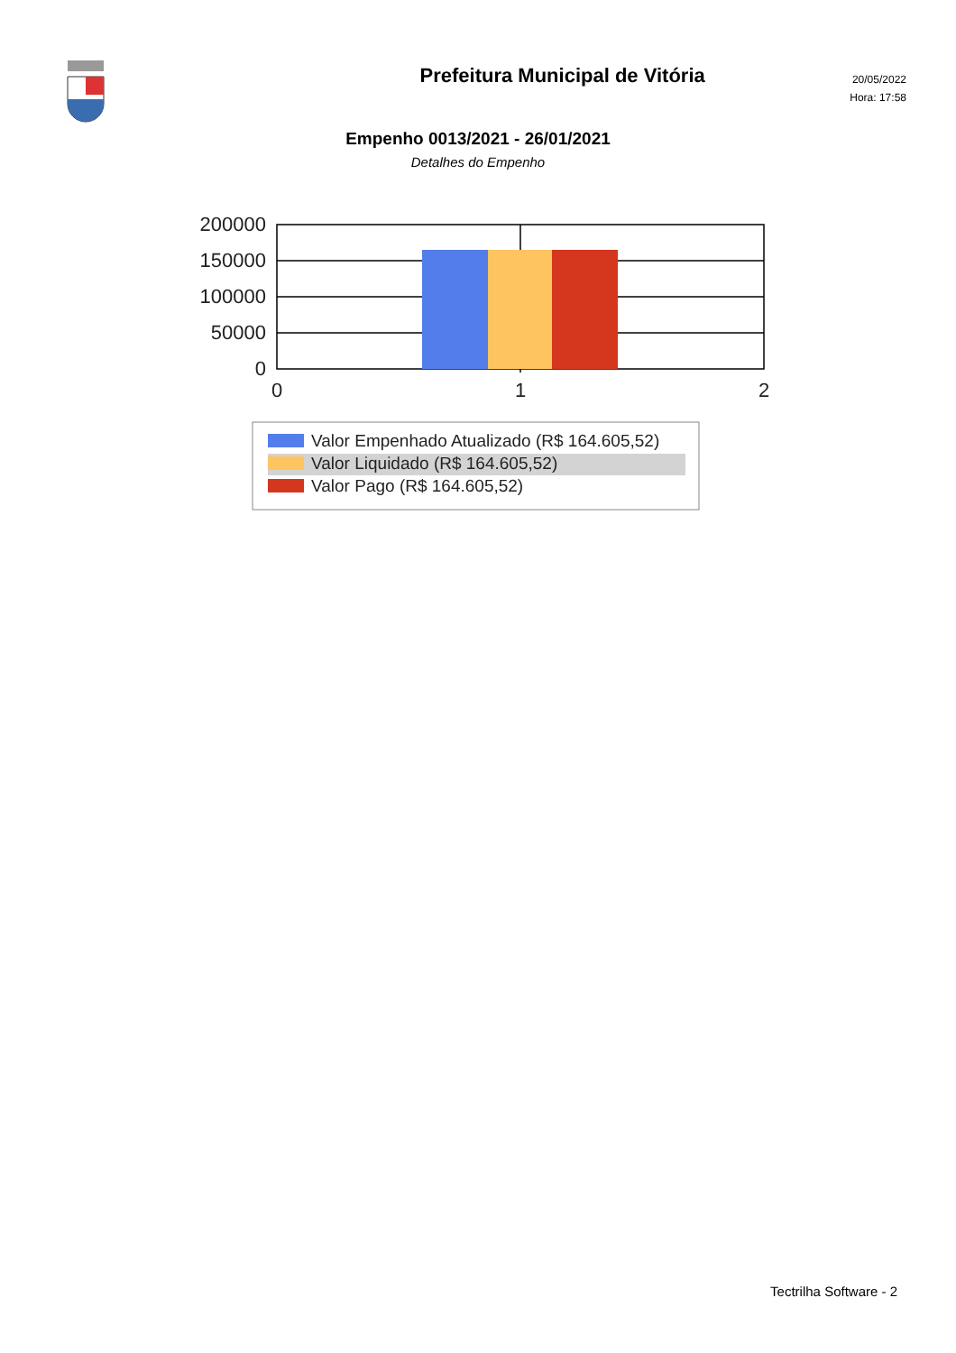Prefeitura Municipal de Vitória
20/05/2022
Hora: 17:58
Empenho 0013/2021 - 26/01/2021
Detalhes do Empenho
200000
150000
100000
50000
0
0
1
2
Valor Empenhado Atualizado (R$ 164.605,52)
Valor Liquidado (R$ 164.605,52)
Valor Pago (R$ 164.605,52)
Tectrilha Software - 2